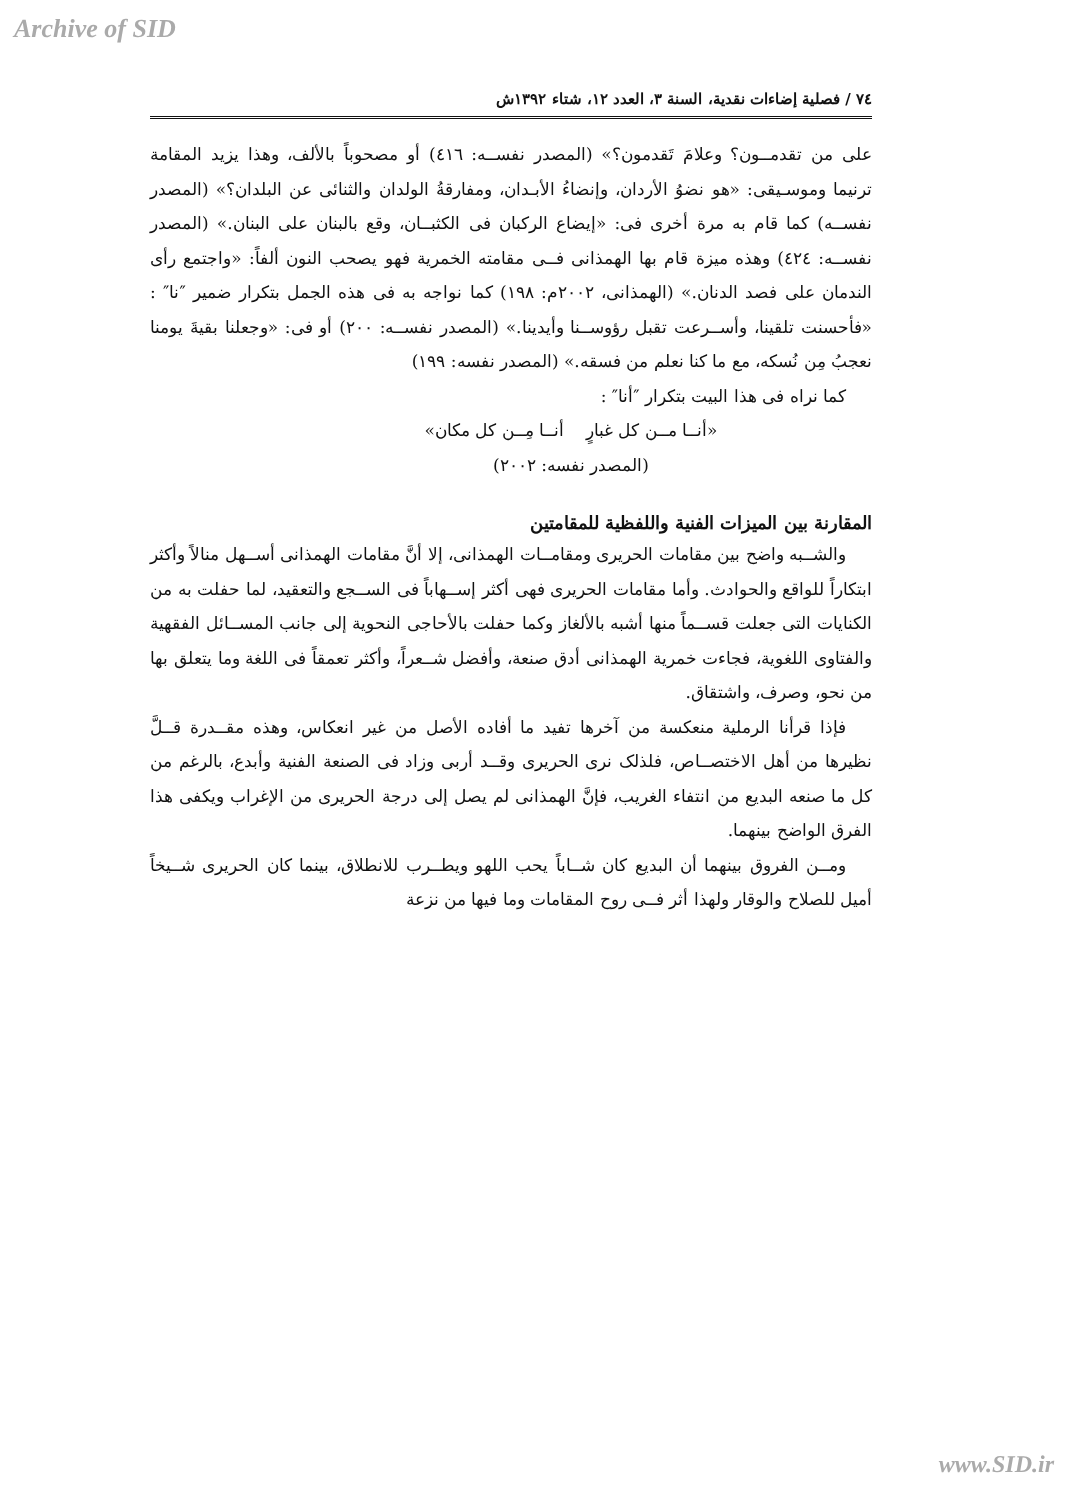Archive of SID
٧٤ / فصلية إضاءات نقدية، السنة ٣، العدد ١٢، شتاء ١٣٩٢ش
على من تقدمــون؟ وعلامَ تَقدمون؟» (المصدر نفســه: ٤١٦) أو مصحوباً بالألف، وهذا يزيد المقامة ترنيما وموسـيقى: «هو نضوُ الأردان، وإنضاءُ الأبـدان، ومفارقةُ الولدان والثنائى عن البلدان؟» (المصدر نفســه) كما قام به مرة أخرى فى: «إيضاع الركبان فى الكثبــان، وقع بالبنان على البنان.» (المصدر نفســه: ٤٢٤) وهذه ميزة قام بها الهمذانى فــى مقامته الخمرية فهو يصحب النون ألفاً: «واجتمع رأى الندمان على فصد الدنان.» (الهمذانى، ٢٠٠٢م: ١٩٨) كما نواجه به فى هذه الجمل بتكرار ضمير ″نا″ : «فأحسنت تلقينا، وأســرعت تقبل رؤوســنا وأيدينا.» (المصدر نفســه: ٢٠٠) أو فى: «وجعلنا بقيةَ يومنا نعجبُ مِن نُسكه، مع ما كنا نعلم من فسقه.» (المصدر نفسه: ١٩٩)
كما نراه فى هذا البيت بتكرار ″أنا″ :
«أنــا مــن كل غبارٍ أنــا مِــن كل مكان»
(المصدر نفسه: ٢٠٠٢)
المقارنة بين الميزات الفنية واللفظية للمقامتين
والشــبه واضح بين مقامات الحريرى ومقامــات الهمذانى، إلا أنَّ مقامات الهمذانى أســهل منالاً وأكثر ابتكاراً للواقع والحوادث. وأما مقامات الحريرى فهى أكثر إســهاباً فى الســجع والتعقيد، لما حفلت به من الكنايات التى جعلت قســماً منها أشبه بالألغاز وكما حفلت بالأحاجى النحوية إلى جانب المســائل الفقهية والفتاوى اللغوية، فجاءت خمرية الهمذانى أدق صنعة، وأفضل شــعراً، وأكثر تعمقاً فى اللغة وما يتعلق بها من نحو، وصرف، واشتقاق.
فإذا قرأنا الرملية منعكسة من آخرها تفيد ما أفاده الأصل من غير انعكاس، وهذه مقــدرة قــلَّ نظيرها من أهل الاختصــاص، فلذلک نرى الحريرى وقــد أربى وزاد فى الصنعة الفنية وأبدع، بالرغم من كل ما صنعه البديع من انتفاء الغريب، فإنَّ الهمذانى لم يصل إلى درجة الحريرى من الإغراب ويكفى هذا الفرق الواضح بينهما.
ومــن الفروق بينهما أن البديع كان شــاباً يحب اللهو ويطــرب للانطلاق، بينما كان الحريرى شــيخاً أميل للصلاح والوقار ولهذا أثر فــى روح المقامات وما فيها من نزعة
www.SID.ir